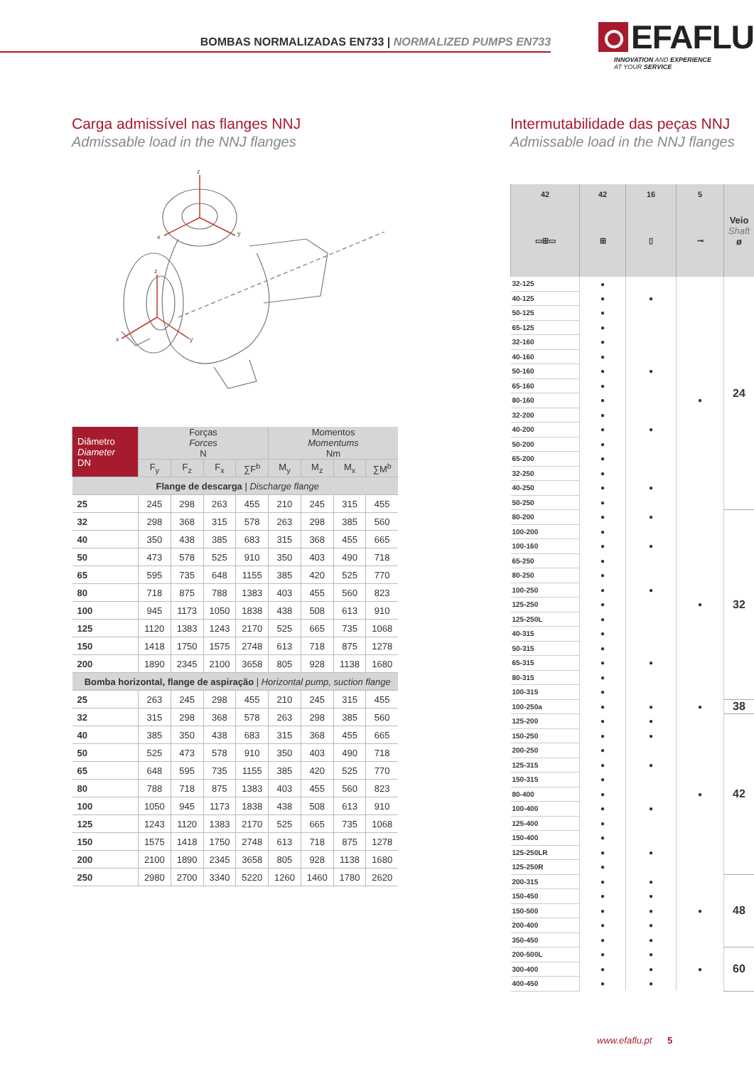BOMBAS NORMALIZADAS EN733 | NORMALIZED PUMPS EN733
EFAFLU
INNOVATION AND EXPERIENCE
AT YOUR SERVICE
Carga admissível nas flanges NNJ
Admissable load in the NNJ flanges
z
x
y
z
x
y
| Diâmetro Diameter DN | Forças Forces N | | | | Momentos Momentums Nm | | | |
| --- | --- | --- | --- | --- | --- | --- | --- | --- |
| | F<sub>y</sub> | F<sub>z</sub> | F<sub>x</sub> | ∑F<sup>b</sup> | M<sub>y</sub> | M<sub>z</sub> | M<sub>x</sub> | ∑M<sup>b</sup> |
| Flange de descarga / Discharge flange | | | | | | | | |
| 25 | 245 | 298 | 263 | 455 | 210 | 245 | 315 | 455 |
| 32 | 298 | 368 | 315 | 578 | 263 | 298 | 385 | 560 |
| 40 | 350 | 438 | 385 | 683 | 315 | 368 | 455 | 665 |
| 50 | 473 | 578 | 525 | 910 | 350 | 403 | 490 | 718 |
| 65 | 595 | 735 | 648 | 1155 | 385 | 420 | 525 | 770 |
| 80 | 718 | 875 | 788 | 1383 | 403 | 455 | 560 | 823 |
| 100 | 945 | 1173 | 1050 | 1838 | 438 | 508 | 613 | 910 |
| 125 | 1120 | 1383 | 1243 | 2170 | 525 | 665 | 735 | 1068 |
| 150 | 1418 | 1750 | 1575 | 2748 | 613 | 718 | 875 | 1278 |
| 200 | 1890 | 2345 | 2100 | 3658 | 805 | 928 | 1138 | 1680 |
| Bomba horizontal, flange de aspiração / Horizontal pump, suction flange | | | | | | | | |
| 25 | 263 | 245 | 298 | 455 | 210 | 245 | 315 | 455 |
| 32 | 315 | 298 | 368 | 578 | 263 | 298 | 385 | 560 |
| 40 | 385 | 350 | 438 | 683 | 315 | 368 | 455 | 665 |
| 50 | 525 | 473 | 578 | 910 | 350 | 403 | 490 | 718 |
| 65 | 648 | 595 | 735 | 1155 | 385 | 420 | 525 | 770 |
| 80 | 788 | 718 | 875 | 1383 | 403 | 455 | 560 | 823 |
| 100 | 1050 | 945 | 1173 | 1838 | 438 | 508 | 613 | 910 |
| 125 | 1243 | 1120 | 1383 | 2170 | 525 | 665 | 735 | 1068 |
| 150 | 1575 | 1418 | 1750 | 2748 | 613 | 718 | 875 | 1278 |
| 200 | 2100 | 1890 | 2345 | 3658 | 805 | 928 | 1138 | 1680 |
| 250 | 2980 | 2700 | 3340 | 5220 | 1260 | 1460 | 1780 | 2620 |
Intermutabilidade das peças NNJ
Admissable load in the NNJ flanges
| 42 | 42 | 16 | 5 | Veio Shaft ø |
| --- | --- | --- | --- | --- |
| ▭⊞▭ | ⊞ | ▯ | ⊸ | |
| 32-125 | ● | | | 24 |
| 40-125 | ● | ● | | |
| 50-125 | ● | | | |
| 65-125 | ● | | | |
| 32-160 | ● | | | |
| 40-160 | ● | | | |
| 50-160 | ● | ● | | |
| 65-160 | ● | | | |
| 80-160 | ● | | ● | |
| 32-200 | ● | | | |
| 40-200 | ● | ● | | |
| 50-200 | ● | | | |
| 65-200 | ● | | | |
| 32-250 | ● | | | |
| 40-250 | ● | ● | | |
| 50-250 | ● | | | |
| 80-200 | ● | ● | | 32 |
| 100-200 | ● | | | |
| 100-160 | ● | ● | | |
| 65-250 | ● | | | |
| 80-250 | ● | | | |
| 100-250 | ● | ● | | |
| 125-250 | ● | | ● | |
| 125-250L | ● | | | |
| 40-315 | ● | | | |
| 50-315 | ● | | | |
| 65-315 | ● | ● | | |
| 80-315 | ● | | | |
| 100-315 | ● | | | |
| 100-250a | ● | ● | ● | 38 |
| 125-200 | ● | ● | | 42 |
| 150-250 | ● | ● | | |
| 200-250 | ● | | | |
| 125-315 | ● | ● | | |
| 150-315 | ● | | | |
| 80-400 | ● | | ● | |
| 100-400 | ● | ● | | |
| 125-400 | ● | | | |
| 150-400 | ● | | | |
| 125-250LR | ● | ● | | |
| 125-250R | ● | | | |
| 200-315 | ● | ● | | 48 |
| 150-450 | ● | ● | | |
| 150-500 | ● | ● | ● | |
| 200-400 | ● | ● | | |
| 350-450 | ● | ● | | |
| 200-500L | ● | ● | | 60 |
| 300-400 | ● | ● | ● | |
| 400-450 | ● | ● | | |
www.efaflu.pt 5